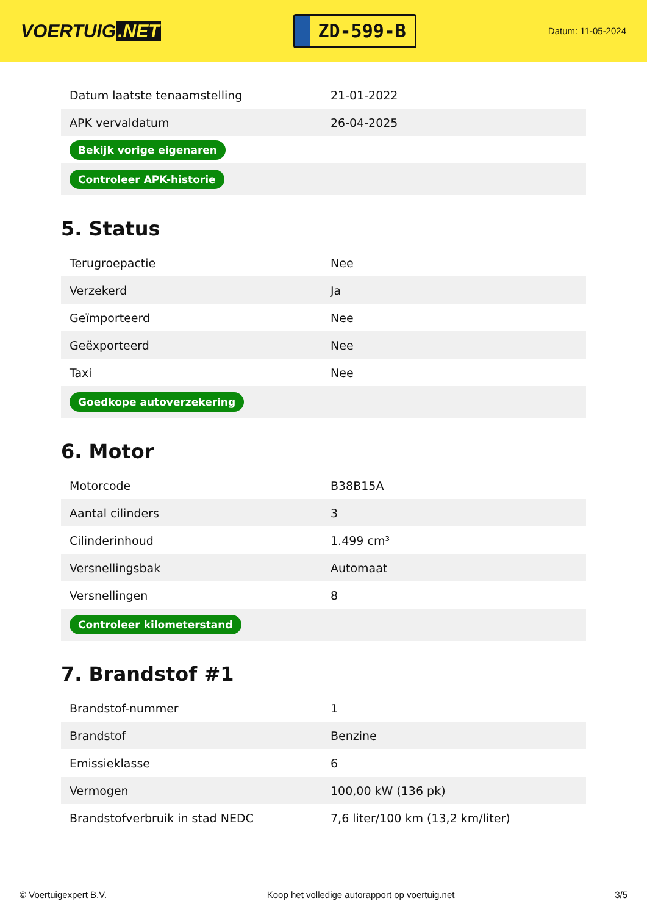VOERTUIG.NET
ZD-599-B
Datum: 11-05-2024
| Datum laatste tenaamstelling | 21-01-2022 |
| APK vervaldatum | 26-04-2025 |
| Bekijk vorige eigenaren | |
| Controleer APK-historie | |
5. Status
| Terugroepactie | Nee |
| Verzekerd | Ja |
| Geïmporteerd | Nee |
| Geëxporteerd | Nee |
| Taxi | Nee |
| Goedkope autoverzekering | |
6. Motor
| Motorcode | B38B15A |
| Aantal cilinders | 3 |
| Cilinderinhoud | 1.499 cm³ |
| Versnellingsbak | Automaat |
| Versnellingen | 8 |
| Controleer kilometerstand | |
7. Brandstof #1
| Brandstof-nummer | 1 |
| Brandstof | Benzine |
| Emissieklasse | 6 |
| Vermogen | 100,00 kW (136 pk) |
| Brandstofverbruik in stad NEDC | 7,6 liter/100 km (13,2 km/liter) |
© Voertuigexpert B.V. Koop het volledige autorapport op voertuig.net 3/5